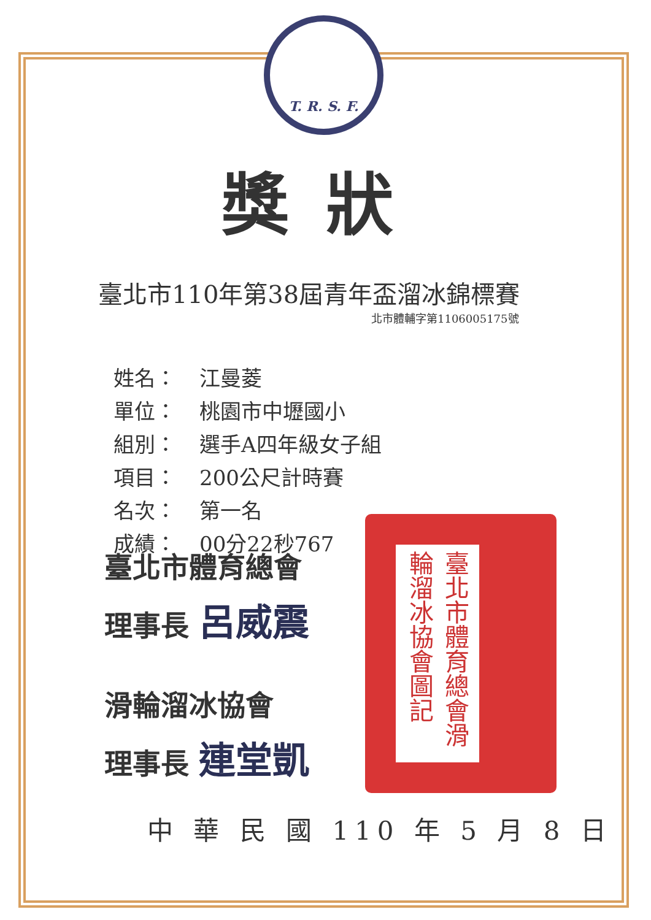T. R. S. F.
獎狀
臺北市110年第38屆青年盃溜冰錦標賽
北市體輔字第1106005175號
姓名： 江曼菱
單位： 桃園市中壢國小
組別： 選手A四年級女子組
項目： 200公尺計時賽
名次： 第一名
成績： 00分22秒767
臺北市體育總會
理事長 呂威震
滑輪溜冰協會
理事長 連堂凱
臺北市體育總會滑輪溜冰協會圖記
中 華 民 國 110 年 5 月 8 日